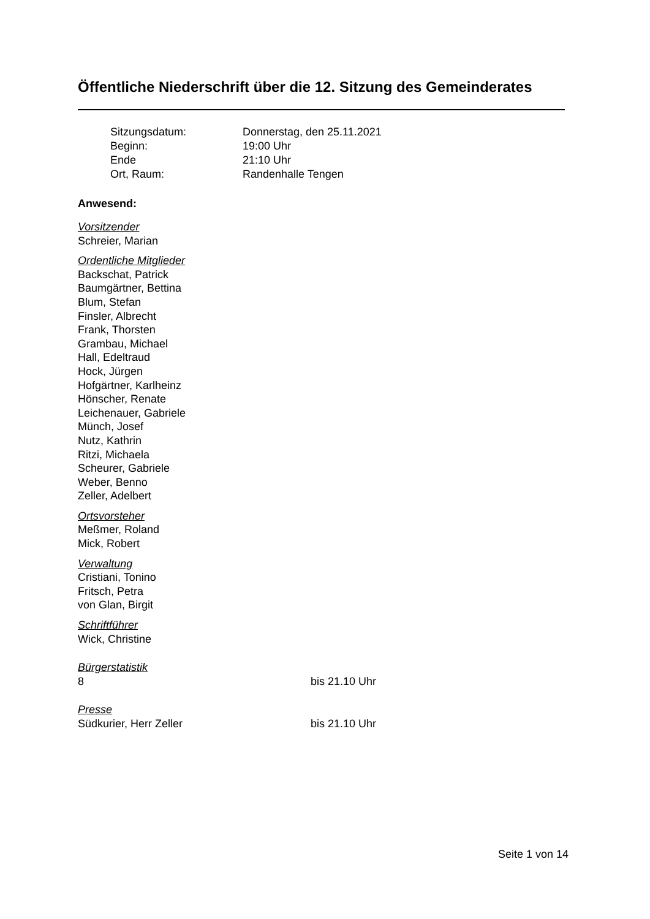Öffentliche Niederschrift über die 12. Sitzung des Gemeinderates
Sitzungsdatum: Donnerstag, den 25.11.2021
Beginn: 19:00 Uhr
Ende 21:10 Uhr
Ort, Raum: Randenhalle Tengen
Anwesend:
Vorsitzender
Schreier, Marian
Ordentliche Mitglieder
Backschat, Patrick
Baumgärtner, Bettina
Blum, Stefan
Finsler, Albrecht
Frank, Thorsten
Grambau, Michael
Hall, Edeltraud
Hock, Jürgen
Hofgärtner, Karlheinz
Hönscher, Renate
Leichenauer, Gabriele
Münch, Josef
Nutz, Kathrin
Ritzi, Michaela
Scheurer, Gabriele
Weber, Benno
Zeller, Adelbert
Ortsvorsteher
Meßmer, Roland
Mick, Robert
Verwaltung
Cristiani, Tonino
Fritsch, Petra
von Glan, Birgit
Schriftführer
Wick, Christine
Bürgerstatistik
8 bis 21.10 Uhr
Presse
Südkurier, Herr Zeller bis 21.10 Uhr
Seite 1 von 14